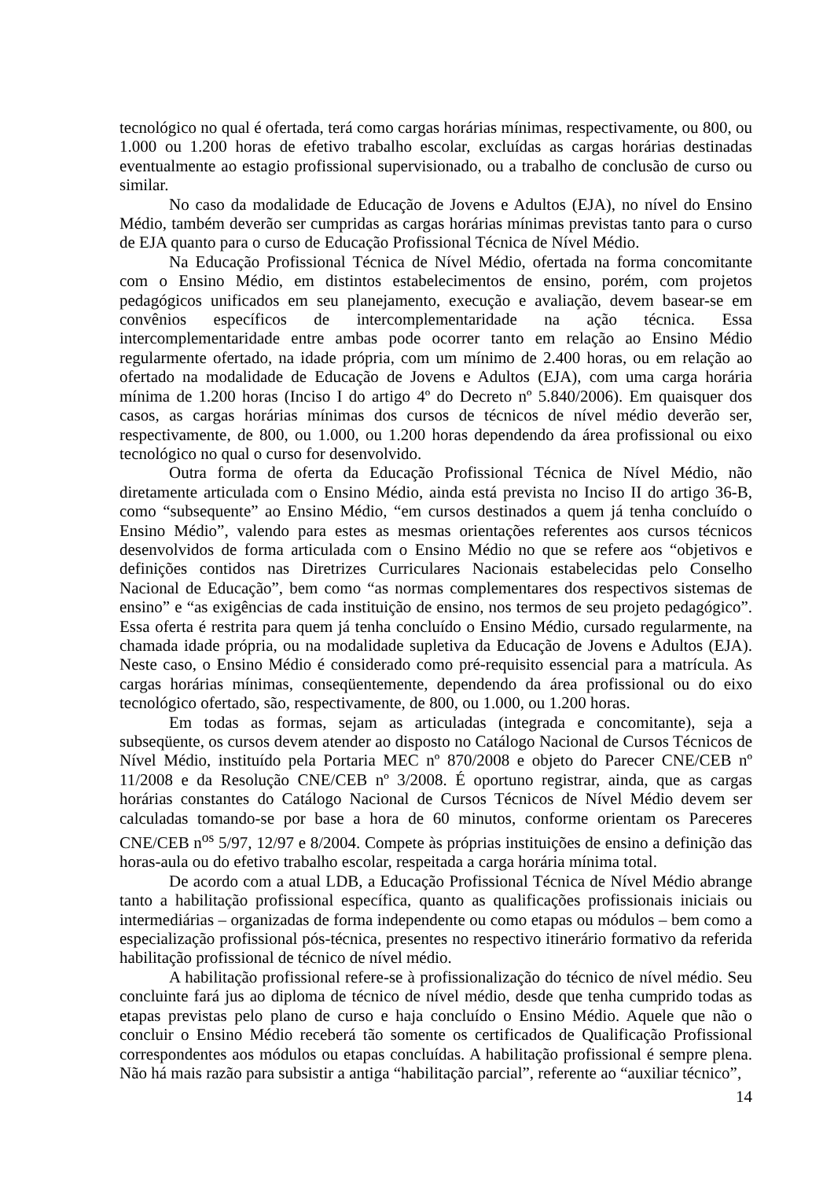tecnológico no qual é ofertada, terá como cargas horárias mínimas, respectivamente, ou 800, ou 1.000 ou 1.200 horas de efetivo trabalho escolar, excluídas as cargas horárias destinadas eventualmente ao estagio profissional supervisionado, ou a trabalho de conclusão de curso ou similar.
No caso da modalidade de Educação de Jovens e Adultos (EJA), no nível do Ensino Médio, também deverão ser cumpridas as cargas horárias mínimas previstas tanto para o curso de EJA quanto para o curso de Educação Profissional Técnica de Nível Médio.
Na Educação Profissional Técnica de Nível Médio, ofertada na forma concomitante com o Ensino Médio, em distintos estabelecimentos de ensino, porém, com projetos pedagógicos unificados em seu planejamento, execução e avaliação, devem basear-se em convênios específicos de intercomplementaridade na ação técnica. Essa intercomplementaridade entre ambas pode ocorrer tanto em relação ao Ensino Médio regularmente ofertado, na idade própria, com um mínimo de 2.400 horas, ou em relação ao ofertado na modalidade de Educação de Jovens e Adultos (EJA), com uma carga horária mínima de 1.200 horas (Inciso I do artigo 4º do Decreto nº 5.840/2006). Em quaisquer dos casos, as cargas horárias mínimas dos cursos de técnicos de nível médio deverão ser, respectivamente, de 800, ou 1.000, ou 1.200 horas dependendo da área profissional ou eixo tecnológico no qual o curso for desenvolvido.
Outra forma de oferta da Educação Profissional Técnica de Nível Médio, não diretamente articulada com o Ensino Médio, ainda está prevista no Inciso II do artigo 36-B, como “subsequente” ao Ensino Médio, “em cursos destinados a quem já tenha concluído o Ensino Médio”, valendo para estes as mesmas orientações referentes aos cursos técnicos desenvolvidos de forma articulada com o Ensino Médio no que se refere aos “objetivos e definições contidos nas Diretrizes Curriculares Nacionais estabelecidas pelo Conselho Nacional de Educação”, bem como “as normas complementares dos respectivos sistemas de ensino” e “as exigências de cada instituição de ensino, nos termos de seu projeto pedagógico”. Essa oferta é restrita para quem já tenha concluído o Ensino Médio, cursado regularmente, na chamada idade própria, ou na modalidade supletiva da Educação de Jovens e Adultos (EJA). Neste caso, o Ensino Médio é considerado como pré-requisito essencial para a matrícula. As cargas horárias mínimas, conseqüentemente, dependendo da área profissional ou do eixo tecnológico ofertado, são, respectivamente, de 800, ou 1.000, ou 1.200 horas.
Em todas as formas, sejam as articuladas (integrada e concomitante), seja a subseqüente, os cursos devem atender ao disposto no Catálogo Nacional de Cursos Técnicos de Nível Médio, instituído pela Portaria MEC nº 870/2008 e objeto do Parecer CNE/CEB nº 11/2008 e da Resolução CNE/CEB nº 3/2008. É oportuno registrar, ainda, que as cargas horárias constantes do Catálogo Nacional de Cursos Técnicos de Nível Médio devem ser calculadas tomando-se por base a hora de 60 minutos, conforme orientam os Pareceres CNE/CEB n<sup>os</sup> 5/97, 12/97 e 8/2004. Compete às próprias instituições de ensino a definição das horas-aula ou do efetivo trabalho escolar, respeitada a carga horária mínima total.
De acordo com a atual LDB, a Educação Profissional Técnica de Nível Médio abrange tanto a habilitação profissional específica, quanto as qualificações profissionais iniciais ou intermediárias – organizadas de forma independente ou como etapas ou módulos – bem como a especialização profissional pós-técnica, presentes no respectivo itinerário formativo da referida habilitação profissional de técnico de nível médio.
A habilitação profissional refere-se à profissionalização do técnico de nível médio. Seu concluinte fará jus ao diploma de técnico de nível médio, desde que tenha cumprido todas as etapas previstas pelo plano de curso e haja concluído o Ensino Médio. Aquele que não o concluir o Ensino Médio receberá tão somente os certificados de Qualificação Profissional correspondentes aos módulos ou etapas concluídas. A habilitação profissional é sempre plena. Não há mais razão para subsistir a antiga “habilitação parcial”, referente ao “auxiliar técnico”,
14